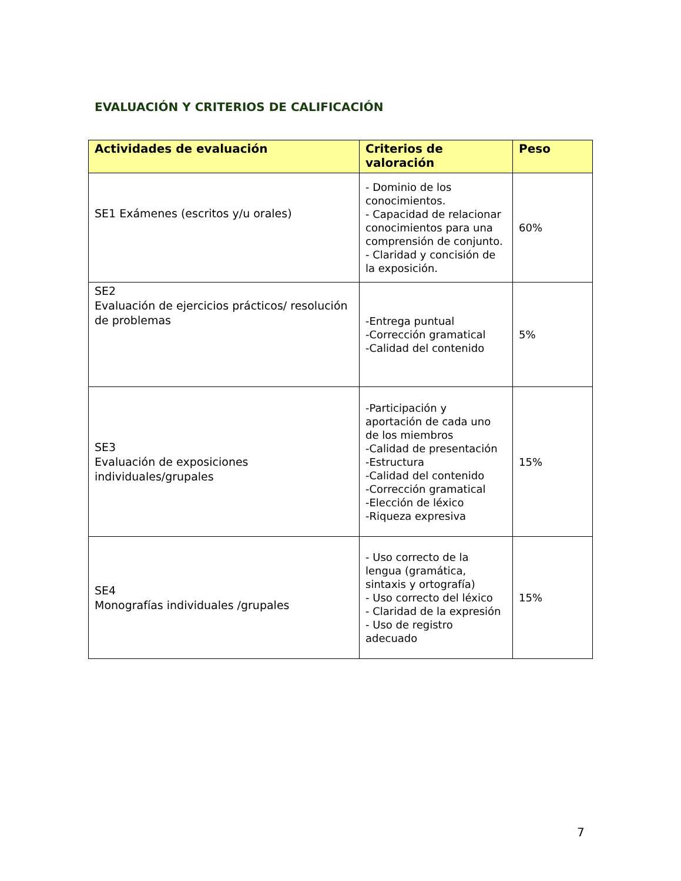EVALUACIÓN Y CRITERIOS DE CALIFICACIÓN
| Actividades de evaluación | Criterios de valoración | Peso |
| --- | --- | --- |
| SE1 Exámenes (escritos y/u orales) | - Dominio de los conocimientos. - Capacidad de relacionar conocimientos para una comprensión de conjunto. - Claridad y concisión de la exposición. | 60% |
| SE2 Evaluación de ejercicios prácticos/ resolución de problemas | -Entrega puntual -Corrección gramatical -Calidad del contenido | 5% |
| SE3 Evaluación de exposiciones individuales/grupales | -Participación y aportación de cada uno de los miembros -Calidad de presentación -Estructura -Calidad del contenido -Corrección gramatical -Elección de léxico -Riqueza expresiva | 15% |
| SE4 Monografías individuales /grupales | - Uso correcto de la lengua (gramática, sintaxis y ortografía) - Uso correcto del léxico - Claridad de la expresión - Uso de registro adecuado | 15% |
7